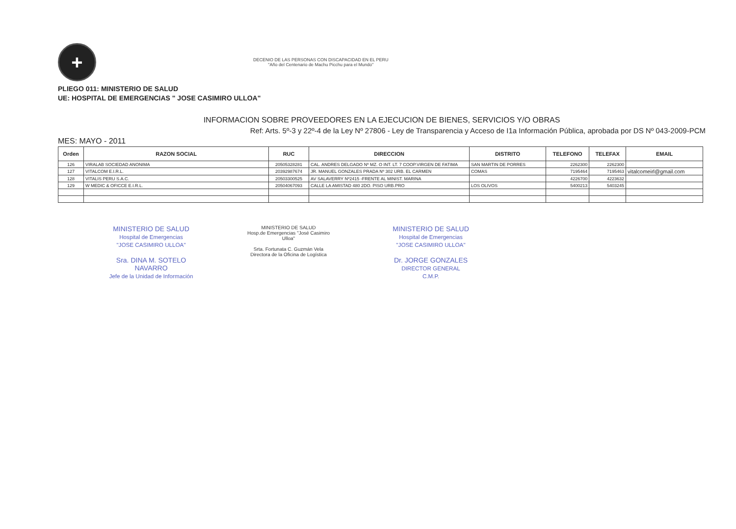+
DECENIO DE LAS PERSONAS CON DISCAPACIDAD EN EL PERU
"Año del Centenario de Machu Picchu para el Mundo"
PLIEGO 011: MINISTERIO DE SALUD
UE: HOSPITAL DE EMERGENCIAS " JOSE CASIMIRO ULLOA"
INFORMACION SOBRE PROVEEDORES EN LA EJECUCION DE BIENES, SERVICIOS Y/O OBRAS
Ref: Arts. 5º-3 y 22º-4 de la Ley Nº 27806 - Ley de Transparencia y Acceso de I1a Información Pública, aprobada por DS Nº 043-2009-PCM
MES: MAYO - 2011
| Orden | RAZON SOCIAL | RUC | DIRECCION | DISTRITO | TELEFONO | TELEFAX | EMAIL |
| --- | --- | --- | --- | --- | --- | --- | --- |
| 126 | VIRALAB SOCIEDAD ANONIMA | 20505328281 | CAL. ANDRES DELGADO Nº MZ. O INT. LT. 7 COOP.VIRGEN DE FATIMA | SAN MARTIN DE PORRES | 2262300 | 2262300 | |
| 127 | VITALCOM E.I.R.L. | 20392987674 | JR. MANUEL GONZALES PRADA Nº 302 URB. EL CARMEN | COMAS | 7195464 | 7195463 | vitalcomeirl@gmail.com |
| 128 | VITALIS PERU S.A.C. | 20503300525 | AV SALAVERRY Nº2415 -FRENTE AL MINIST. MARINA | | 4226700 | 4223632 | |
| 129 | W MEDIC & OFICCE E.I.R.L. | 20504067093 | CALLE LA AMISTAD 480 2DO. PISO URB.PRO | LOS OLIVOS | 5400213 | 5403245 | |
MINISTERIO DE SALUD
Hospital de Emergencias
"JOSE CASIMIRO ULLOA"
Sra. DINA M. SOTELO NAVARRO
Jefe de la Unidad de Información
MINISTERIO DE SALUD
Hosp.de Emergencias "José Casimiro Ulloa"
Srta. Fortunata C. Guzmán Vela
Directora de la Oficina de Logística
MINISTERIO DE SALUD
Hospital de Emergencias
"JOSE CASIMIRO ULLOA"
Dr. JORGE GONZALES
DIRECTOR GENERAL
C.M.P.